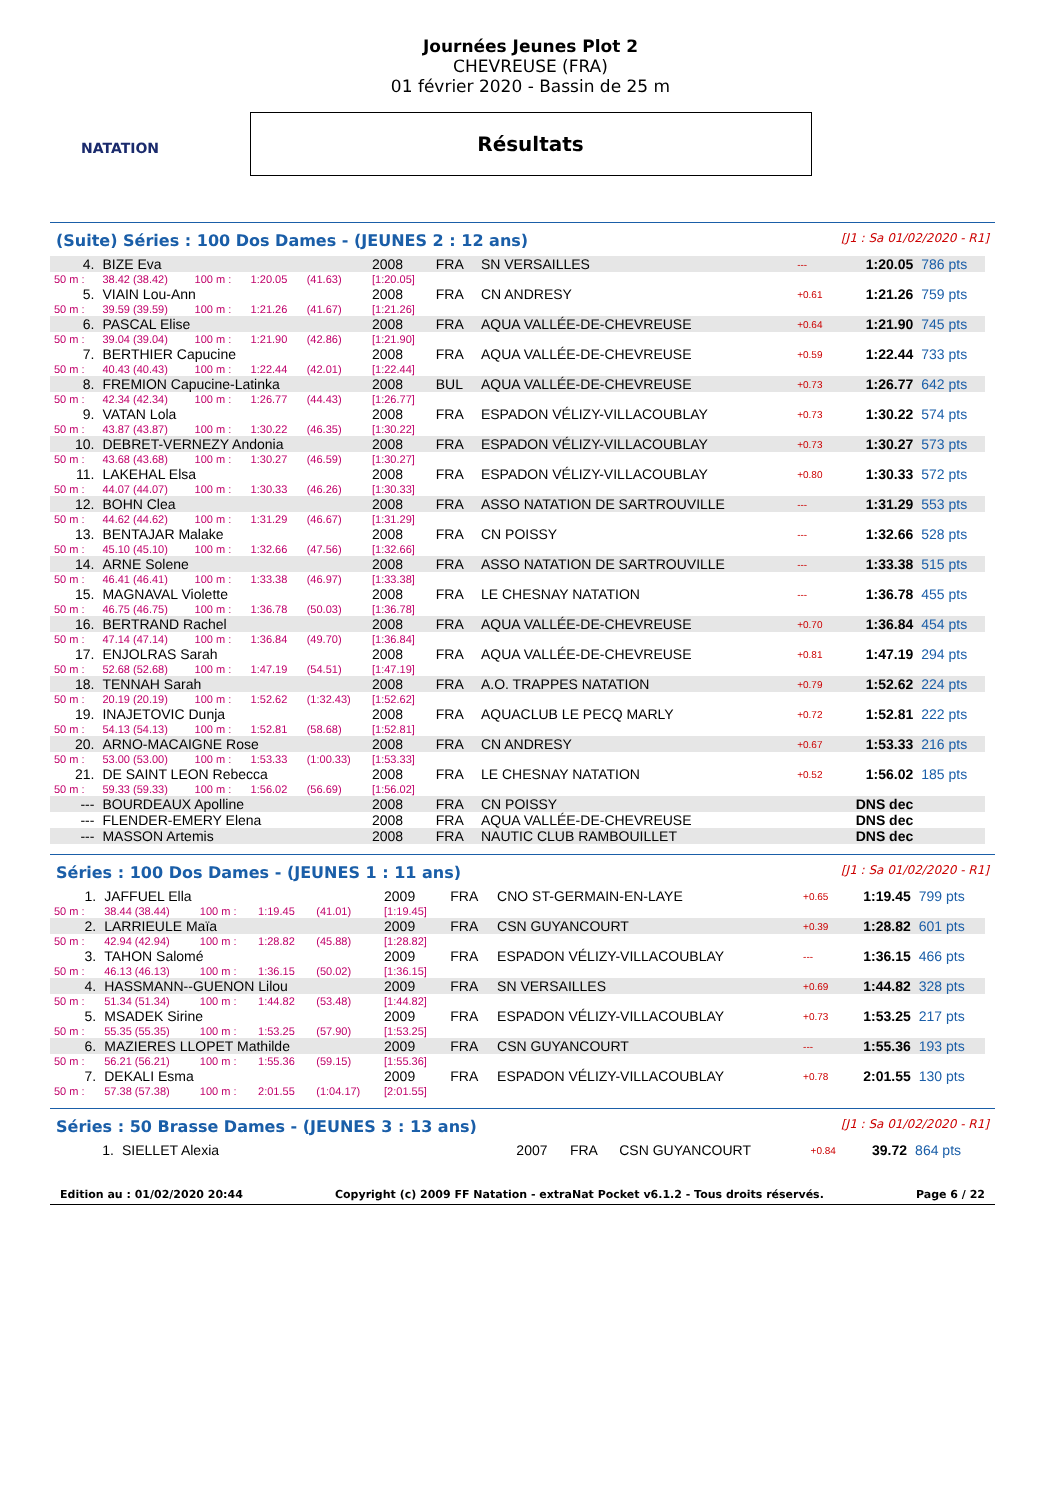NATATION
Journées Jeunes Plot 2
CHEVREUSE (FRA)
01 février 2020 - Bassin de 25 m
Résultats
(Suite) Séries : 100 Dos Dames - (JEUNES 2 : 12 ans) [J1 : Sa 01/02/2020 - R1]
| 4. | BIZE Eva | | | | 2008 | FRA | SN VERSAILLES | --- | 1:20.05 | 786 pts |
| 50 m : | 38.42 (38.42) | 100 m : | 1:20.05 | (41.63) | [1:20.05] | | | | | |
| 5. | VIAIN Lou-Ann | | | | 2008 | FRA | CN ANDRESY | +0.61 | 1:21.26 | 759 pts |
| 50 m : | 39.59 (39.59) | 100 m : | 1:21.26 | (41.67) | [1:21.26] | | | | | |
| 6. | PASCAL Elise | | | | 2008 | FRA | AQUA VALLÉE-DE-CHEVREUSE | +0.64 | 1:21.90 | 745 pts |
| 50 m : | 39.04 (39.04) | 100 m : | 1:21.90 | (42.86) | [1:21.90] | | | | | |
| 7. | BERTHIER Capucine | | | | 2008 | FRA | AQUA VALLÉE-DE-CHEVREUSE | +0.59 | 1:22.44 | 733 pts |
| 50 m : | 40.43 (40.43) | 100 m : | 1:22.44 | (42.01) | [1:22.44] | | | | | |
| 8. | FREMION Capucine-Latinka | | | | 2008 | BUL | AQUA VALLÉE-DE-CHEVREUSE | +0.73 | 1:26.77 | 642 pts |
| 50 m : | 42.34 (42.34) | 100 m : | 1:26.77 | (44.43) | [1:26.77] | | | | | |
| 9. | VATAN Lola | | | | 2008 | FRA | ESPADON VÉLIZY-VILLACOUBLAY | +0.73 | 1:30.22 | 574 pts |
| 50 m : | 43.87 (43.87) | 100 m : | 1:30.22 | (46.35) | [1:30.22] | | | | | |
| 10. | DEBRET-VERNEZY Andonia | | | | 2008 | FRA | ESPADON VÉLIZY-VILLACOUBLAY | +0.73 | 1:30.27 | 573 pts |
| 50 m : | 43.68 (43.68) | 100 m : | 1:30.27 | (46.59) | [1:30.27] | | | | | |
| 11. | LAKEHAL Elsa | | | | 2008 | FRA | ESPADON VÉLIZY-VILLACOUBLAY | +0.80 | 1:30.33 | 572 pts |
| 50 m : | 44.07 (44.07) | 100 m : | 1:30.33 | (46.26) | [1:30.33] | | | | | |
| 12. | BOHN Clea | | | | 2008 | FRA | ASSO NATATION DE SARTROUVILLE | --- | 1:31.29 | 553 pts |
| 50 m : | 44.62 (44.62) | 100 m : | 1:31.29 | (46.67) | [1:31.29] | | | | | |
| 13. | BENTAJAR Malake | | | | 2008 | FRA | CN POISSY | --- | 1:32.66 | 528 pts |
| 50 m : | 45.10 (45.10) | 100 m : | 1:32.66 | (47.56) | [1:32.66] | | | | | |
| 14. | ARNE Solene | | | | 2008 | FRA | ASSO NATATION DE SARTROUVILLE | --- | 1:33.38 | 515 pts |
| 50 m : | 46.41 (46.41) | 100 m : | 1:33.38 | (46.97) | [1:33.38] | | | | | |
| 15. | MAGNAVAL Violette | | | | 2008 | FRA | LE CHESNAY NATATION | --- | 1:36.78 | 455 pts |
| 50 m : | 46.75 (46.75) | 100 m : | 1:36.78 | (50.03) | [1:36.78] | | | | | |
| 16. | BERTRAND Rachel | | | | 2008 | FRA | AQUA VALLÉE-DE-CHEVREUSE | +0.70 | 1:36.84 | 454 pts |
| 50 m : | 47.14 (47.14) | 100 m : | 1:36.84 | (49.70) | [1:36.84] | | | | | |
| 17. | ENJOLRAS Sarah | | | | 2008 | FRA | AQUA VALLÉE-DE-CHEVREUSE | +0.81 | 1:47.19 | 294 pts |
| 50 m : | 52.68 (52.68) | 100 m : | 1:47.19 | (54.51) | [1:47.19] | | | | | |
| 18. | TENNAH Sarah | | | | 2008 | FRA | A.O. TRAPPES NATATION | +0.79 | 1:52.62 | 224 pts |
| 50 m : | 20.19 (20.19) | 100 m : | 1:52.62 | (1:32.43) | [1:52.62] | | | | | |
| 19. | INAJETOVIC Dunja | | | | 2008 | FRA | AQUACLUB LE PECQ MARLY | +0.72 | 1:52.81 | 222 pts |
| 50 m : | 54.13 (54.13) | 100 m : | 1:52.81 | (58.68) | [1:52.81] | | | | | |
| 20. | ARNO-MACAIGNE Rose | | | | 2008 | FRA | CN ANDRESY | +0.67 | 1:53.33 | 216 pts |
| 50 m : | 53.00 (53.00) | 100 m : | 1:53.33 | (1:00.33) | [1:53.33] | | | | | |
| 21. | DE SAINT LEON Rebecca | | | | 2008 | FRA | LE CHESNAY NATATION | +0.52 | 1:56.02 | 185 pts |
| 50 m : | 59.33 (59.33) | 100 m : | 1:56.02 | (56.69) | [1:56.02] | | | | | |
| --- | BOURDEAUX Apolline | | | | 2008 | FRA | CN POISSY | | DNS dec | |
| --- | FLENDER-EMERY Elena | | | | 2008 | FRA | AQUA VALLÉE-DE-CHEVREUSE | | DNS dec | |
| --- | MASSON Artemis | | | | 2008 | FRA | NAUTIC CLUB RAMBOUILLET | | DNS dec | |
Séries : 100 Dos Dames - (JEUNES 1 : 11 ans) [J1 : Sa 01/02/2020 - R1]
| 1. | JAFFUEL Ella | | | | 2009 | FRA | CNO ST-GERMAIN-EN-LAYE | +0.65 | 1:19.45 | 799 pts |
| 50 m : | 38.44 (38.44) | 100 m : | 1:19.45 | (41.01) | [1:19.45] | | | | | |
| 2. | LARRIEULE Maïa | | | | 2009 | FRA | CSN GUYANCOURT | +0.39 | 1:28.82 | 601 pts |
| 50 m : | 42.94 (42.94) | 100 m : | 1:28.82 | (45.88) | [1:28.82] | | | | | |
| 3. | TAHON Salomé | | | | 2009 | FRA | ESPADON VÉLIZY-VILLACOUBLAY | --- | 1:36.15 | 466 pts |
| 50 m : | 46.13 (46.13) | 100 m : | 1:36.15 | (50.02) | [1:36.15] | | | | | |
| 4. | HASSMANN--GUENON Lilou | | | | 2009 | FRA | SN VERSAILLES | +0.69 | 1:44.82 | 328 pts |
| 50 m : | 51.34 (51.34) | 100 m : | 1:44.82 | (53.48) | [1:44.82] | | | | | |
| 5. | MSADEK Sirine | | | | 2009 | FRA | ESPADON VÉLIZY-VILLACOUBLAY | +0.73 | 1:53.25 | 217 pts |
| 50 m : | 55.35 (55.35) | 100 m : | 1:53.25 | (57.90) | [1:53.25] | | | | | |
| 6. | MAZIERES LLOPET Mathilde | | | | 2009 | FRA | CSN GUYANCOURT | --- | 1:55.36 | 193 pts |
| 50 m : | 56.21 (56.21) | 100 m : | 1:55.36 | (59.15) | [1:55.36] | | | | | |
| 7. | DEKALI Esma | | | | 2009 | FRA | ESPADON VÉLIZY-VILLACOUBLAY | +0.78 | 2:01.55 | 130 pts |
| 50 m : | 57.38 (57.38) | 100 m : | 2:01.55 | (1:04.17) | [2:01.55] | | | | | |
Séries : 50 Brasse Dames - (JEUNES 3 : 13 ans) [J1 : Sa 01/02/2020 - R1]
| 1. | SIELLET Alexia | 2007 | FRA | CSN GUYANCOURT | +0.84 | 39.72 | 864 pts |
Edition au : 01/02/2020 20:44 Copyright (c) 2009 FF Natation - extraNat Pocket v6.1.2 - Tous droits réservés. Page 6 / 22